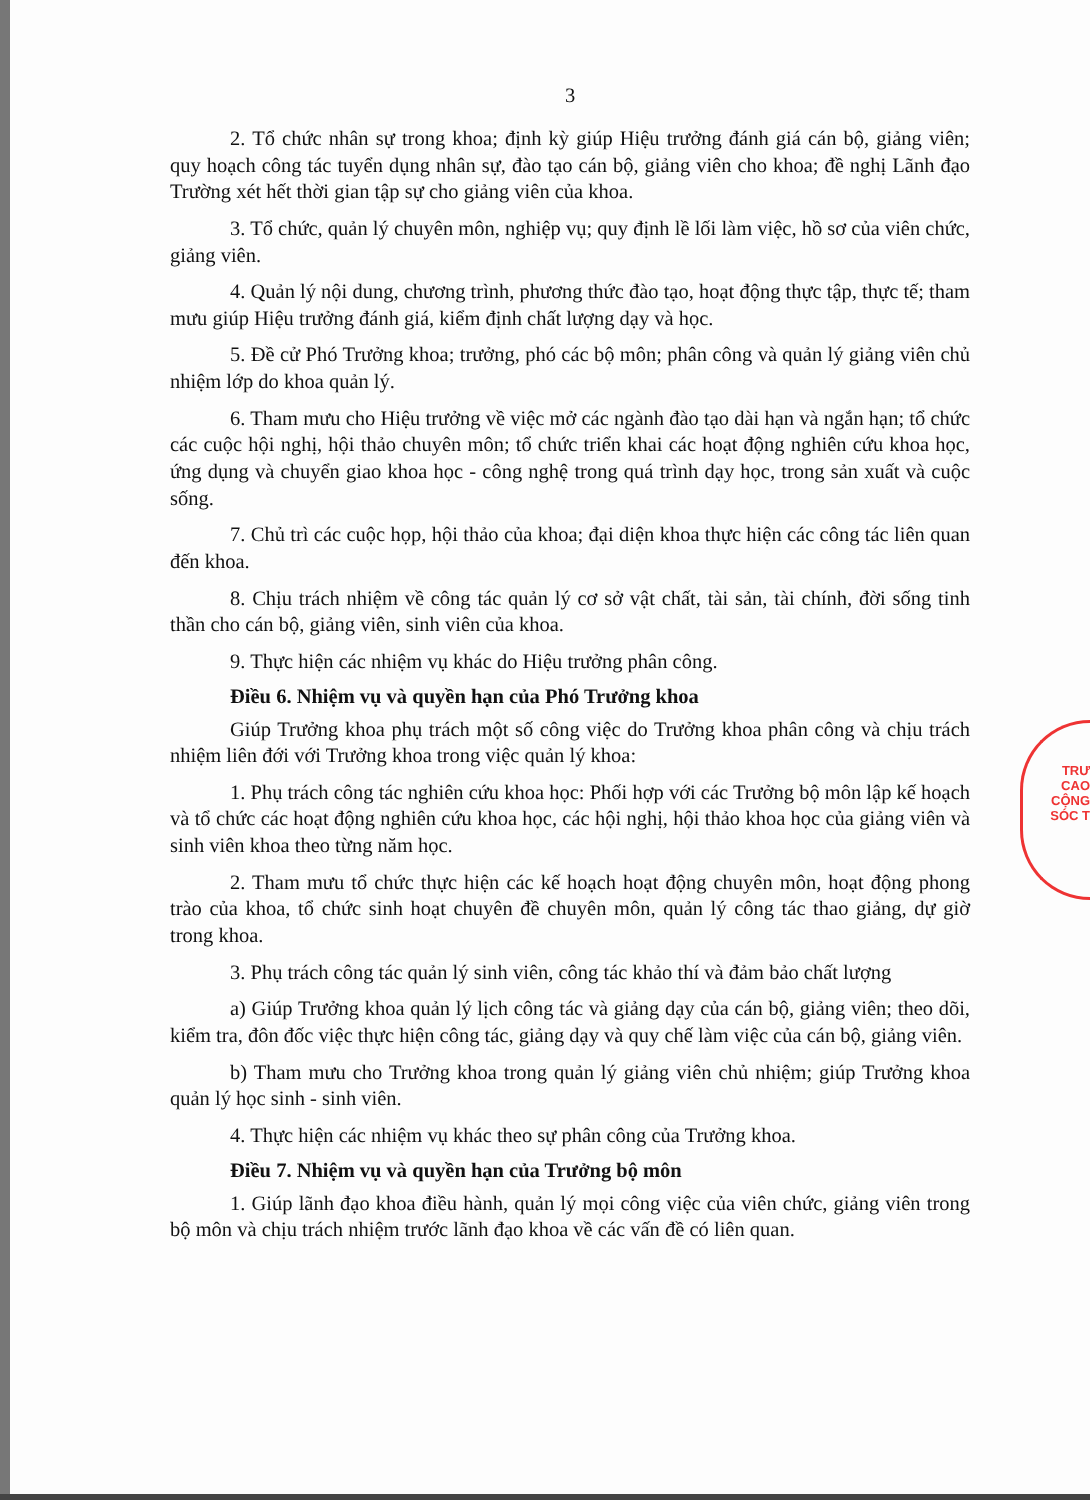TRƯ
CAO
CỘNG
SÓC T
3
2. Tổ chức nhân sự trong khoa; định kỳ giúp Hiệu trưởng đánh giá cán bộ, giảng viên; quy hoạch công tác tuyển dụng nhân sự, đào tạo cán bộ, giảng viên cho khoa; đề nghị Lãnh đạo Trường xét hết thời gian tập sự cho giảng viên của khoa.
3. Tổ chức, quản lý chuyên môn, nghiệp vụ; quy định lề lối làm việc, hồ sơ của viên chức, giảng viên.
4. Quản lý nội dung, chương trình, phương thức đào tạo, hoạt động thực tập, thực tế; tham mưu giúp Hiệu trưởng đánh giá, kiểm định chất lượng dạy và học.
5. Đề cử Phó Trưởng khoa; trưởng, phó các bộ môn; phân công và quản lý giảng viên chủ nhiệm lớp do khoa quản lý.
6. Tham mưu cho Hiệu trưởng về việc mở các ngành đào tạo dài hạn và ngắn hạn; tổ chức các cuộc hội nghị, hội thảo chuyên môn; tổ chức triển khai các hoạt động nghiên cứu khoa học, ứng dụng và chuyển giao khoa học - công nghệ trong quá trình dạy học, trong sản xuất và cuộc sống.
7. Chủ trì các cuộc họp, hội thảo của khoa; đại diện khoa thực hiện các công tác liên quan đến khoa.
8. Chịu trách nhiệm về công tác quản lý cơ sở vật chất, tài sản, tài chính, đời sống tinh thần cho cán bộ, giảng viên, sinh viên của khoa.
9. Thực hiện các nhiệm vụ khác do Hiệu trưởng phân công.
Điều 6. Nhiệm vụ và quyền hạn của Phó Trưởng khoa
Giúp Trưởng khoa phụ trách một số công việc do Trưởng khoa phân công và chịu trách nhiệm liên đới với Trưởng khoa trong việc quản lý khoa:
1. Phụ trách công tác nghiên cứu khoa học: Phối hợp với các Trưởng bộ môn lập kế hoạch và tổ chức các hoạt động nghiên cứu khoa học, các hội nghị, hội thảo khoa học của giảng viên và sinh viên khoa theo từng năm học.
2. Tham mưu tổ chức thực hiện các kế hoạch hoạt động chuyên môn, hoạt động phong trào của khoa, tổ chức sinh hoạt chuyên đề chuyên môn, quản lý công tác thao giảng, dự giờ trong khoa.
3. Phụ trách công tác quản lý sinh viên, công tác khảo thí và đảm bảo chất lượng
a) Giúp Trưởng khoa quản lý lịch công tác và giảng dạy của cán bộ, giảng viên; theo dõi, kiểm tra, đôn đốc việc thực hiện công tác, giảng dạy và quy chế làm việc của cán bộ, giảng viên.
b) Tham mưu cho Trưởng khoa trong quản lý giảng viên chủ nhiệm; giúp Trưởng khoa quản lý học sinh - sinh viên.
4. Thực hiện các nhiệm vụ khác theo sự phân công của Trưởng khoa.
Điều 7. Nhiệm vụ và quyền hạn của Trưởng bộ môn
1. Giúp lãnh đạo khoa điều hành, quản lý mọi công việc của viên chức, giảng viên trong bộ môn và chịu trách nhiệm trước lãnh đạo khoa về các vấn đề có liên quan.